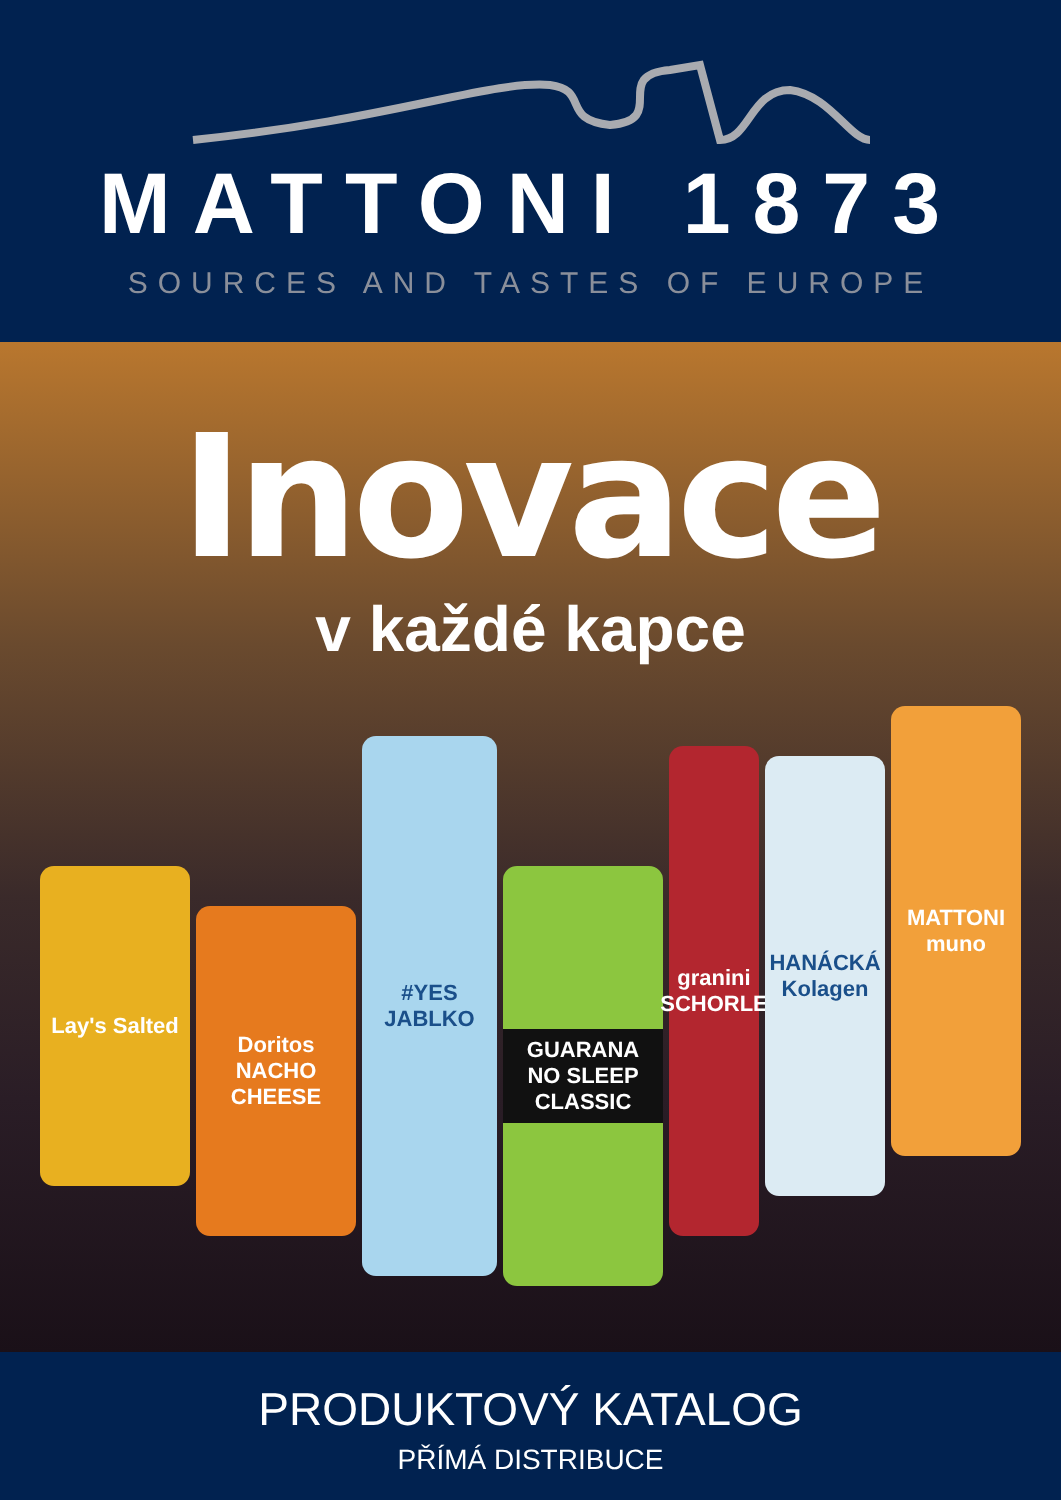MATTONI 1873
SOURCES AND TASTES OF EUROPE
Inovace
v každé kapce
Lay's Salted
Doritos NACHO CHEESE
#YES JABLKO
GUARANA NO SLEEP CLASSIC
granini SCHORLE
HANÁCKÁ Kolagen
MATTONI muno
PRODUKTOVÝ KATALOG
PŘÍMÁ DISTRIBUCE